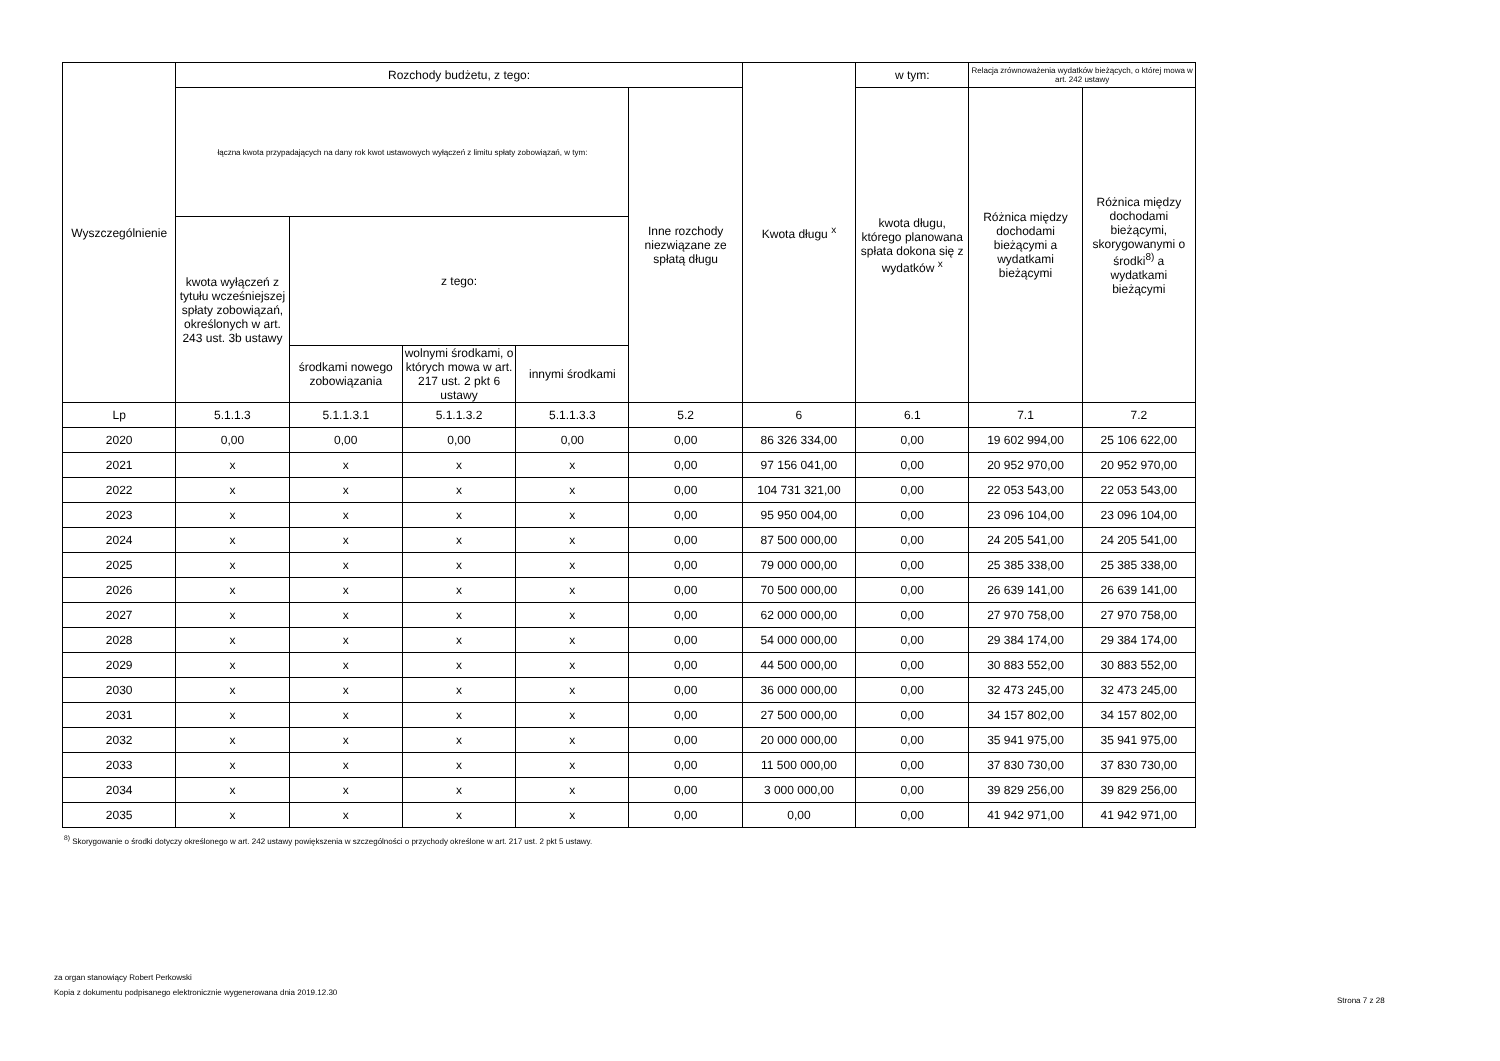| Wyszczególnienie | Rozchody budżetu, z tego: | | | | | Kwota długu <sup>x</sup> | w tym: | Relacja zrównoważenia wydatków bieżących, o której mowa w art. 242 ustawy | |
| --- | --- | --- | --- | --- | --- | --- | --- | --- | --- |
| | łączna kwota przypadających na dany rok kwot ustawowych wyłączeń z limitu spłaty zobowiązań, w tym: | | | | Inne rozchody niezwiązane ze spłatą długu | | kwota długu, którego planowana spłata dokona się z wydatków <sup>x</sup> | Różnica między dochodami bieżącymi a wydatkami bieżącymi | Różnica między dochodami bieżącymi, skorygowanymi o środki<sup>8)</sup> a wydatkami bieżącymi |
| | kwota wyłączeń z tytułu wcześniejszej spłaty zobowiązań, określonych w art. 243 ust. 3b ustawy | z tego: | | | | | | | |
| | | środkami nowego zobowiązania | wolnymi środkami, o których mowa w art. 217 ust. 2 pkt 6 ustawy | innymi środkami | | | | | |
| Lp | 5.1.1.3 | 5.1.1.3.1 | 5.1.1.3.2 | 5.1.1.3.3 | 5.2 | 6 | 6.1 | 7.1 | 7.2 |
| 2020 | 0,00 | 0,00 | 0,00 | 0,00 | 0,00 | 86 326 334,00 | 0,00 | 19 602 994,00 | 25 106 622,00 |
| 2021 | x | x | x | x | 0,00 | 97 156 041,00 | 0,00 | 20 952 970,00 | 20 952 970,00 |
| 2022 | x | x | x | x | 0,00 | 104 731 321,00 | 0,00 | 22 053 543,00 | 22 053 543,00 |
| 2023 | x | x | x | x | 0,00 | 95 950 004,00 | 0,00 | 23 096 104,00 | 23 096 104,00 |
| 2024 | x | x | x | x | 0,00 | 87 500 000,00 | 0,00 | 24 205 541,00 | 24 205 541,00 |
| 2025 | x | x | x | x | 0,00 | 79 000 000,00 | 0,00 | 25 385 338,00 | 25 385 338,00 |
| 2026 | x | x | x | x | 0,00 | 70 500 000,00 | 0,00 | 26 639 141,00 | 26 639 141,00 |
| 2027 | x | x | x | x | 0,00 | 62 000 000,00 | 0,00 | 27 970 758,00 | 27 970 758,00 |
| 2028 | x | x | x | x | 0,00 | 54 000 000,00 | 0,00 | 29 384 174,00 | 29 384 174,00 |
| 2029 | x | x | x | x | 0,00 | 44 500 000,00 | 0,00 | 30 883 552,00 | 30 883 552,00 |
| 2030 | x | x | x | x | 0,00 | 36 000 000,00 | 0,00 | 32 473 245,00 | 32 473 245,00 |
| 2031 | x | x | x | x | 0,00 | 27 500 000,00 | 0,00 | 34 157 802,00 | 34 157 802,00 |
| 2032 | x | x | x | x | 0,00 | 20 000 000,00 | 0,00 | 35 941 975,00 | 35 941 975,00 |
| 2033 | x | x | x | x | 0,00 | 11 500 000,00 | 0,00 | 37 830 730,00 | 37 830 730,00 |
| 2034 | x | x | x | x | 0,00 | 3 000 000,00 | 0,00 | 39 829 256,00 | 39 829 256,00 |
| 2035 | x | x | x | x | 0,00 | 0,00 | 0,00 | 41 942 971,00 | 41 942 971,00 |
<sup>8)</sup> Skorygowanie o środki dotyczy określonego w art. 242 ustawy powiększenia w szczególności o przychody określone w art. 217 ust. 2 pkt 5 ustawy.
za organ stanowiący Robert Perkowski
Kopia z dokumentu podpisanego elektronicznie wygenerowana dnia 2019.12.30
Strona 7 z 28